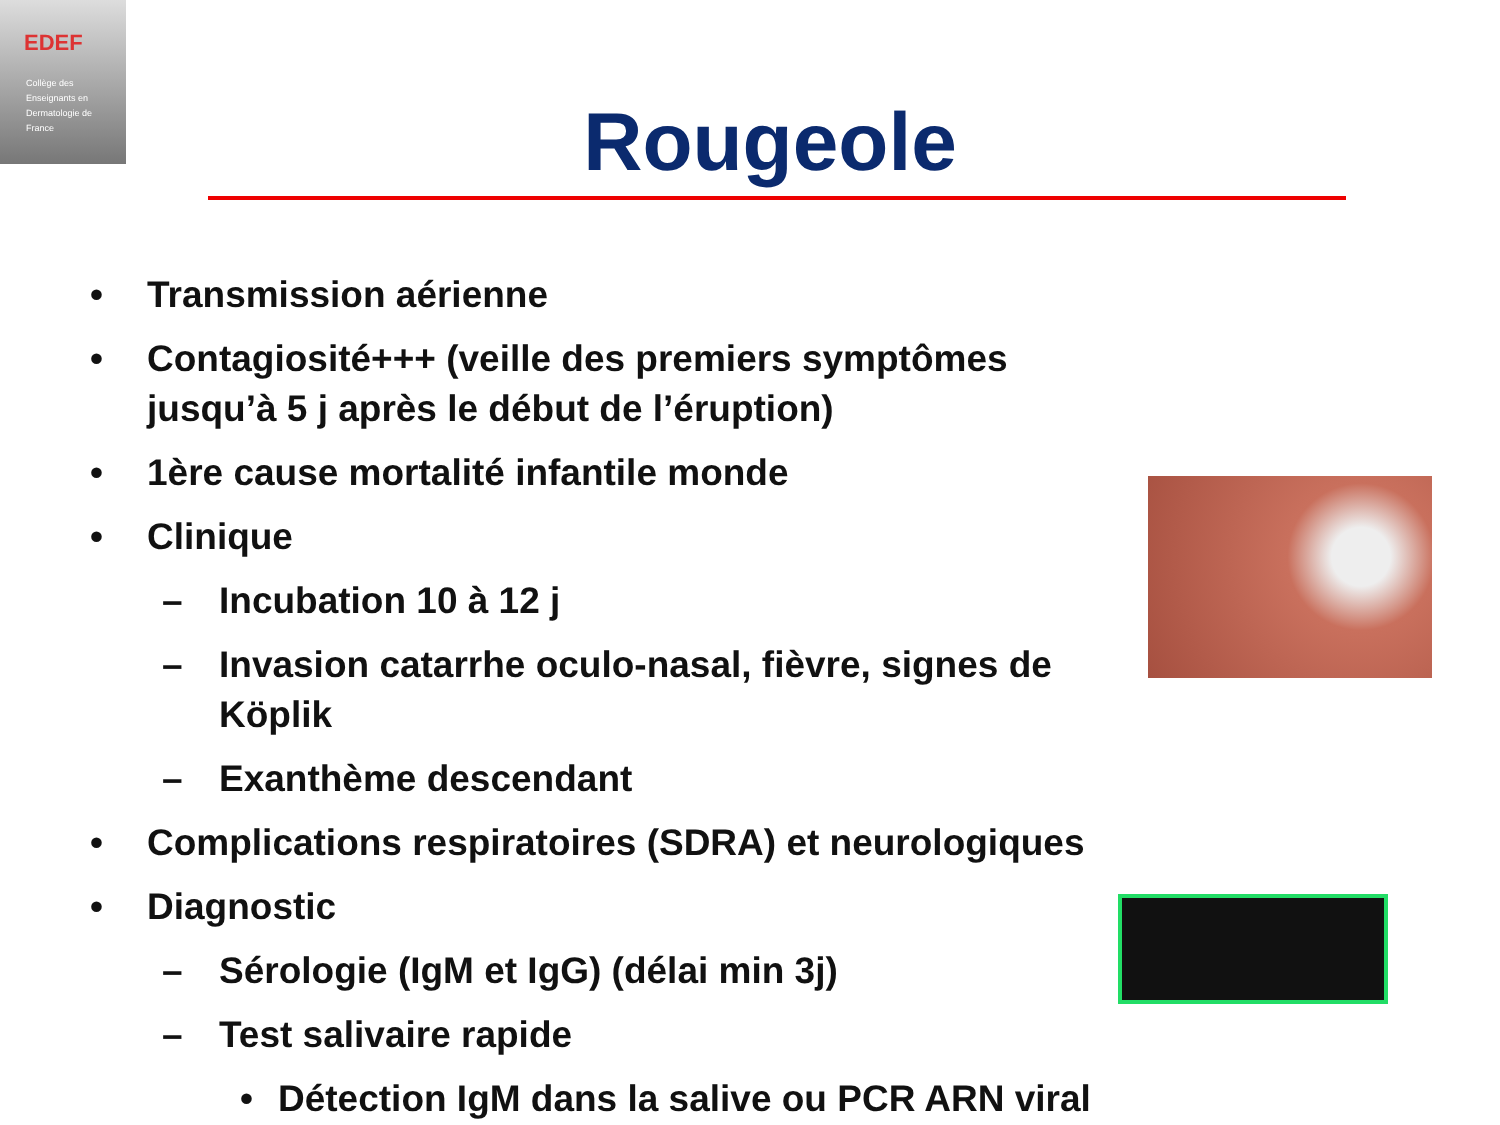EDEF
Collège des
Enseignants en
Dermatologie de
France
Rougeole
• Transmission aérienne
• Contagiosité+++ (veille des premiers symptômes jusqu’à 5 j après le début de l’éruption)
• 1ère cause mortalité infantile monde
• Clinique
– Incubation 10 à 12 j
– Invasion catarrhe oculo-nasal, fièvre, signes de Köplik
– Exanthème descendant
• Complications respiratoires (SDRA) et neurologiques
• Diagnostic
– Sérologie (IgM et IgG) (délai min 3j)
– Test salivaire rapide
• Détection IgM dans la salive ou PCR ARN viral